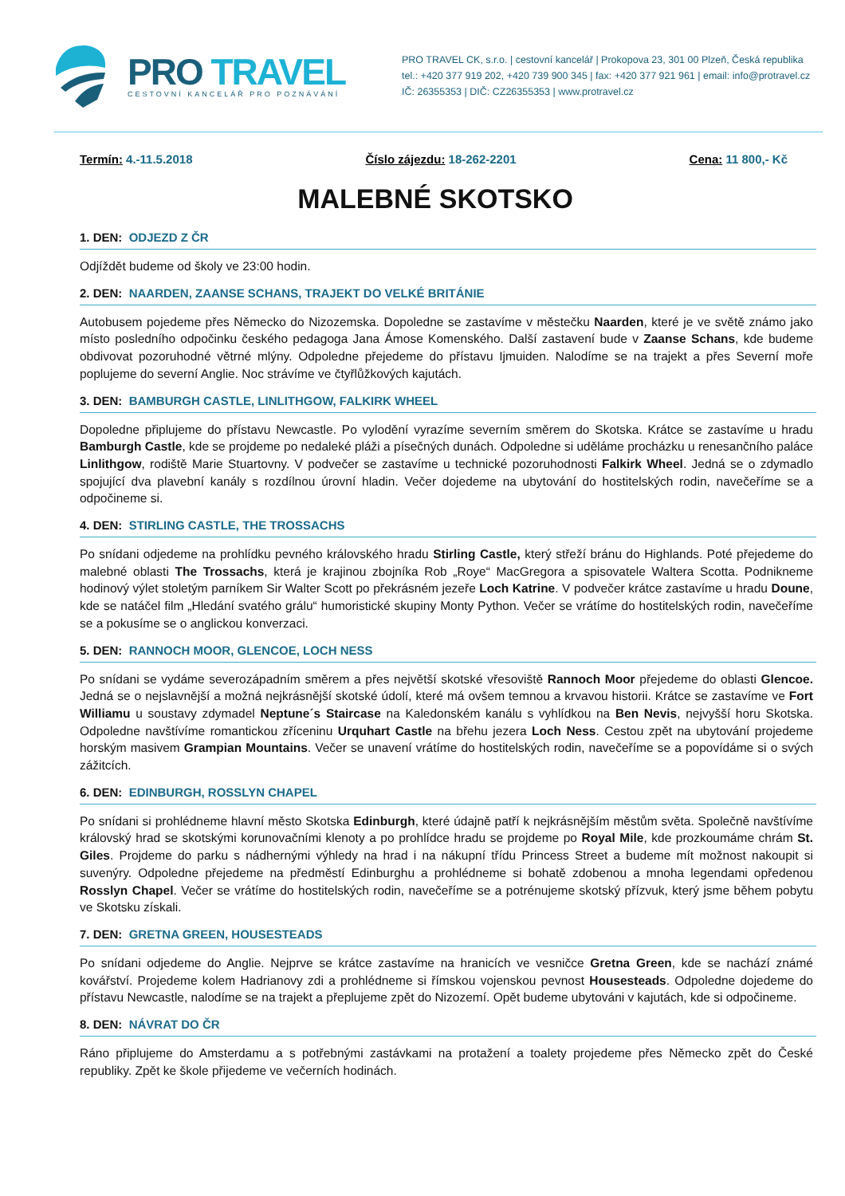PRO TRAVEL
CESTOVNÍ KANCELÁŘ PRO POZNÁVÁNÍ
PRO TRAVEL CK, s.r.o. | cestovní kancelář | Prokopova 23, 301 00 Plzeň, Česká republika
tel.: +420 377 919 202, +420 739 900 345 | fax: +420 377 921 961 | email: info@protravel.cz
IČ: 26355353 | DIČ: CZ26355353 | www.protravel.cz
Termín: 4.-11.5.2018 Číslo zájezdu: 18-262-2201 Cena: 11 800,- Kč
MALEBNÉ SKOTSKO
1. DEN: ODJEZD Z ČR
Odjíždět budeme od školy ve 23:00 hodin.
2. DEN: NAARDEN, ZAANSE SCHANS, TRAJEKT DO VELKÉ BRITÁNIE
Autobusem pojedeme přes Německo do Nizozemska. Dopoledne se zastavíme v městečku Naarden, které je ve světě známo jako místo posledního odpočinku českého pedagoga Jana Ámose Komenského. Další zastavení bude v Zaanse Schans, kde budeme obdivovat pozoruhodné větrné mlýny. Odpoledne přejedeme do přístavu Ijmuiden. Nalodíme se na trajekt a přes Severní moře poplujeme do severní Anglie. Noc strávíme ve čtyřlůžkových kajutách.
3. DEN: BAMBURGH CASTLE, LINLITHGOW, FALKIRK WHEEL
Dopoledne připlujeme do přístavu Newcastle. Po vylodění vyrazíme severním směrem do Skotska. Krátce se zastavíme u hradu Bamburgh Castle, kde se projdeme po nedaleké pláži a písečných dunách. Odpoledne si uděláme procházku u renesančního paláce Linlithgow, rodiště Marie Stuartovny. V podvečer se zastavíme u technické pozoruhodnosti Falkirk Wheel. Jedná se o zdymadlo spojující dva plavební kanály s rozdílnou úrovní hladin. Večer dojedeme na ubytování do hostitelských rodin, navečeříme se a odpočineme si.
4. DEN: STIRLING CASTLE, THE TROSSACHS
Po snídani odjedeme na prohlídku pevného královského hradu Stirling Castle, který střeží bránu do Highlands. Poté přejedeme do malebné oblasti The Trossachs, která je krajinou zbojníka Rob „Roye“ MacGregora a spisovatele Waltera Scotta. Podnikneme hodinový výlet stoletým parníkem Sir Walter Scott po překrásném jezeře Loch Katrine. V podvečer krátce zastavíme u hradu Doune, kde se natáčel film „Hledání svatého grálu“ humoristické skupiny Monty Python. Večer se vrátíme do hostitelských rodin, navečeříme se a pokusíme se o anglickou konverzaci.
5. DEN: RANNOCH MOOR, GLENCOE, LOCH NESS
Po snídani se vydáme severozápadním směrem a přes největší skotské vřesoviště Rannoch Moor přejedeme do oblasti Glencoe. Jedná se o nejslavnější a možná nejkrásnější skotské údolí, které má ovšem temnou a krvavou historii. Krátce se zastavíme ve Fort Williamu u soustavy zdymadel Neptune´s Staircase na Kaledonském kanálu s vyhlídkou na Ben Nevis, nejvyšší horu Skotska. Odpoledne navštívíme romantickou zříceninu Urquhart Castle na břehu jezera Loch Ness. Cestou zpět na ubytování projedeme horským masivem Grampian Mountains. Večer se unavení vrátíme do hostitelských rodin, navečeříme se a popovídáme si o svých zážitcích.
6. DEN: EDINBURGH, ROSSLYN CHAPEL
Po snídani si prohlédneme hlavní město Skotska Edinburgh, které údajně patří k nejkrásnějším městům světa. Společně navštívíme královský hrad se skotskými korunovačními klenoty a po prohlídce hradu se projdeme po Royal Mile, kde prozkoumáme chrám St. Giles. Projdeme do parku s nádhernými výhledy na hrad i na nákupní třídu Princess Street a budeme mít možnost nakoupit si suvenýry. Odpoledne přejedeme na předměstí Edinburghu a prohlédneme si bohatě zdobenou a mnoha legendami opředenou Rosslyn Chapel. Večer se vrátíme do hostitelských rodin, navečeříme se a potrénujeme skotský přízvuk, který jsme během pobytu ve Skotsku získali.
7. DEN: GRETNA GREEN, HOUSESTEADS
Po snídani odjedeme do Anglie. Nejprve se krátce zastavíme na hranicích ve vesničce Gretna Green, kde se nachází známé kovářství. Projedeme kolem Hadrianovy zdi a prohlédneme si římskou vojenskou pevnost Housesteads. Odpoledne dojedeme do přístavu Newcastle, nalodíme se na trajekt a přeplujeme zpět do Nizozemí. Opět budeme ubytováni v kajutách, kde si odpočineme.
8. DEN: NÁVRAT DO ČR
Ráno připlujeme do Amsterdamu a s potřebnými zastávkami na protažení a toalety projedeme přes Německo zpět do České republiky. Zpět ke škole přijedeme ve večerních hodinách.